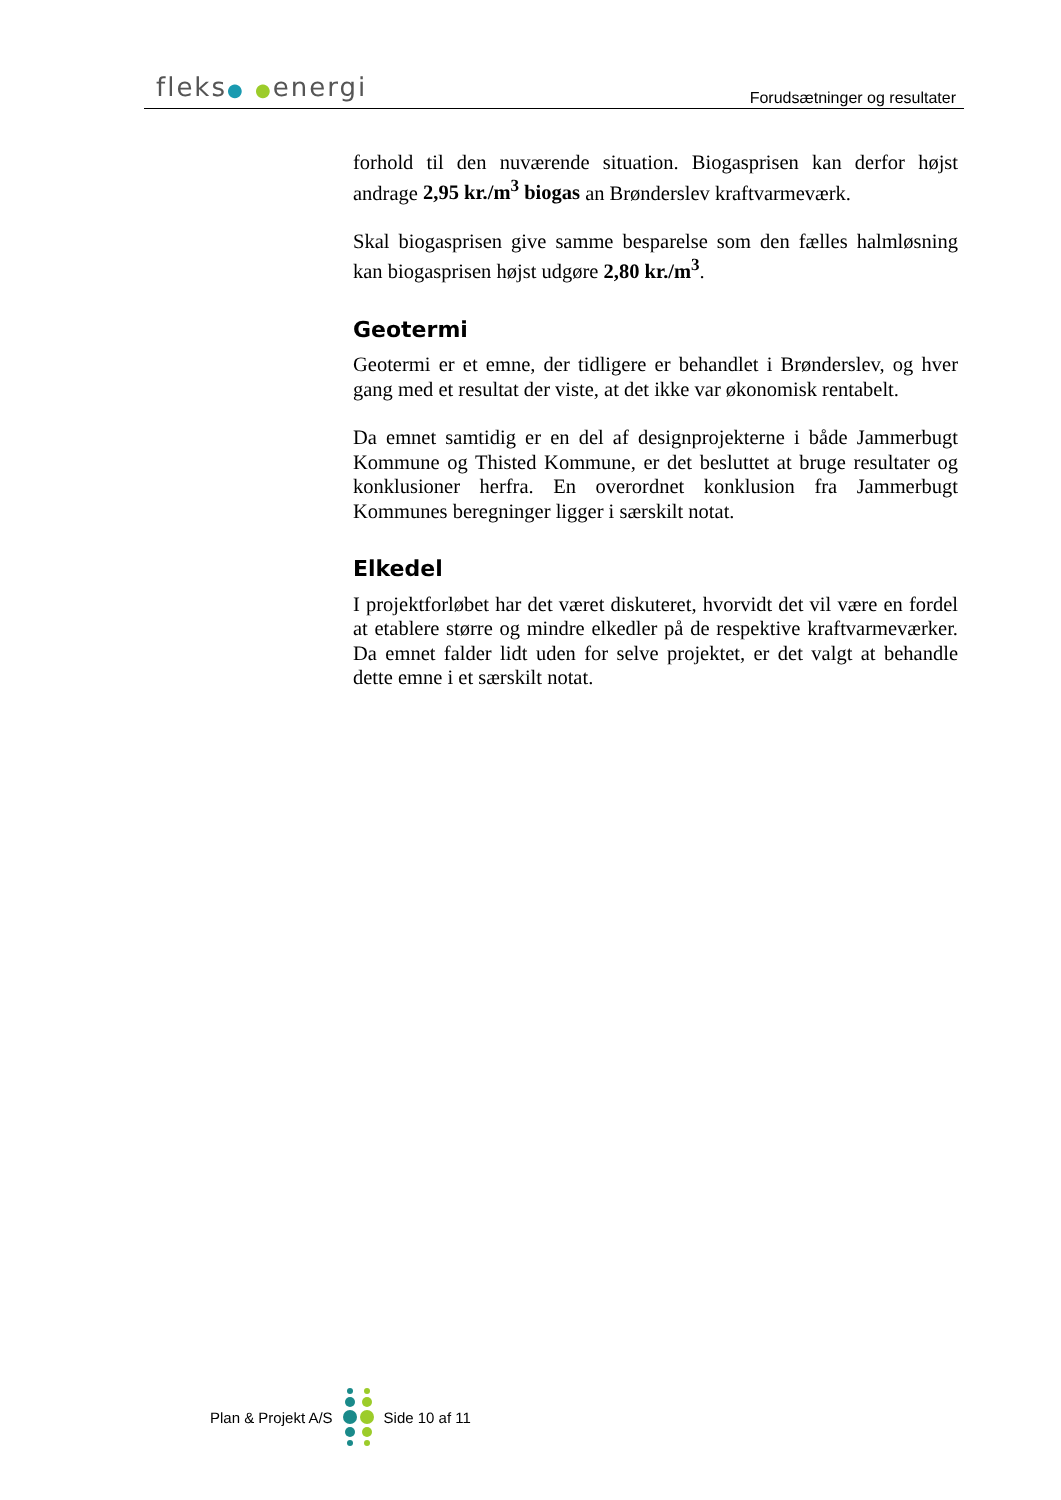fleks● ●energi
Forudsætninger og resultater
forhold til den nuværende situation. Biogasprisen kan derfor højst andrage 2,95 kr./m<sup>3</sup> biogas an Brønderslev kraftvarmeværk.
Skal biogasprisen give samme besparelse som den fælles halmløsning kan biogasprisen højst udgøre 2,80 kr./m<sup>3</sup>.
Geotermi
Geotermi er et emne, der tidligere er behandlet i Brønderslev, og hver gang med et resultat der viste, at det ikke var økonomisk rentabelt.
Da emnet samtidig er en del af designprojekterne i både Jammerbugt Kommune og Thisted Kommune, er det besluttet at bruge resultater og konklusioner herfra. En overordnet konklusion fra Jammerbugt Kommunes beregninger ligger i særskilt notat.
Elkedel
I projektforløbet har det været diskuteret, hvorvidt det vil være en fordel at etablere større og mindre elkedler på de respektive kraftvarmeværker. Da emnet falder lidt uden for selve projektet, er det valgt at behandle dette emne i et særskilt notat.
Plan & Projekt A/S Side 10 af 11